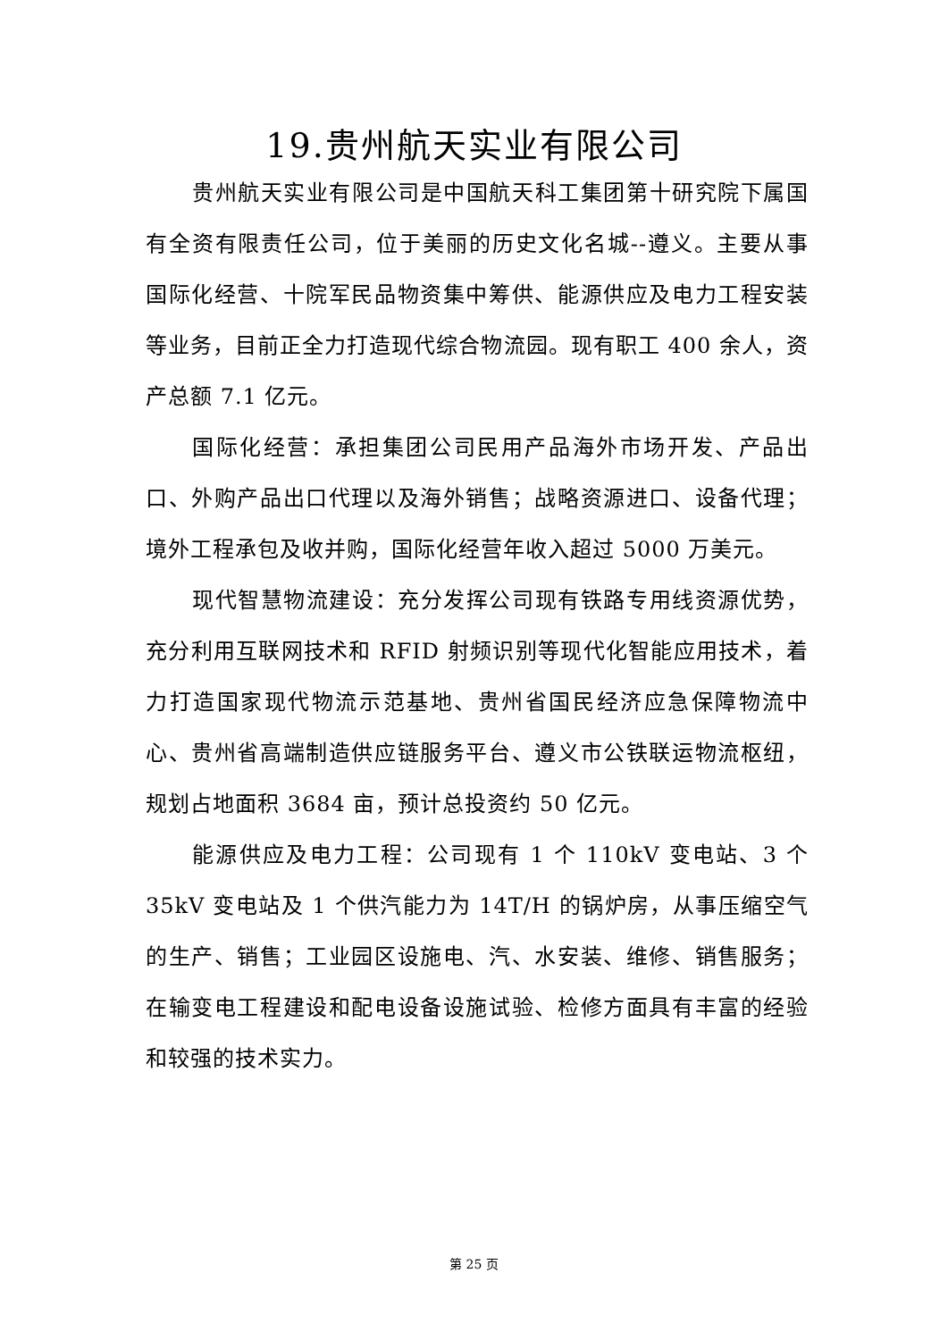19.贵州航天实业有限公司
贵州航天实业有限公司是中国航天科工集团第十研究院下属国有全资有限责任公司，位于美丽的历史文化名城--遵义。主要从事国际化经营、十院军民品物资集中筹供、能源供应及电力工程安装等业务，目前正全力打造现代综合物流园。现有职工 400 余人，资产总额 7.1 亿元。
国际化经营：承担集团公司民用产品海外市场开发、产品出口、外购产品出口代理以及海外销售；战略资源进口、设备代理；境外工程承包及收并购，国际化经营年收入超过 5000 万美元。
现代智慧物流建设：充分发挥公司现有铁路专用线资源优势，充分利用互联网技术和 RFID 射频识别等现代化智能应用技术，着力打造国家现代物流示范基地、贵州省国民经济应急保障物流中心、贵州省高端制造供应链服务平台、遵义市公铁联运物流枢纽，规划占地面积 3684 亩，预计总投资约 50 亿元。
能源供应及电力工程：公司现有 1 个 110kV 变电站、3 个 35kV 变电站及 1 个供汽能力为 14T/H 的锅炉房，从事压缩空气的生产、销售；工业园区设施电、汽、水安装、维修、销售服务；在输变电工程建设和配电设备设施试验、检修方面具有丰富的经验和较强的技术实力。
第 25 页